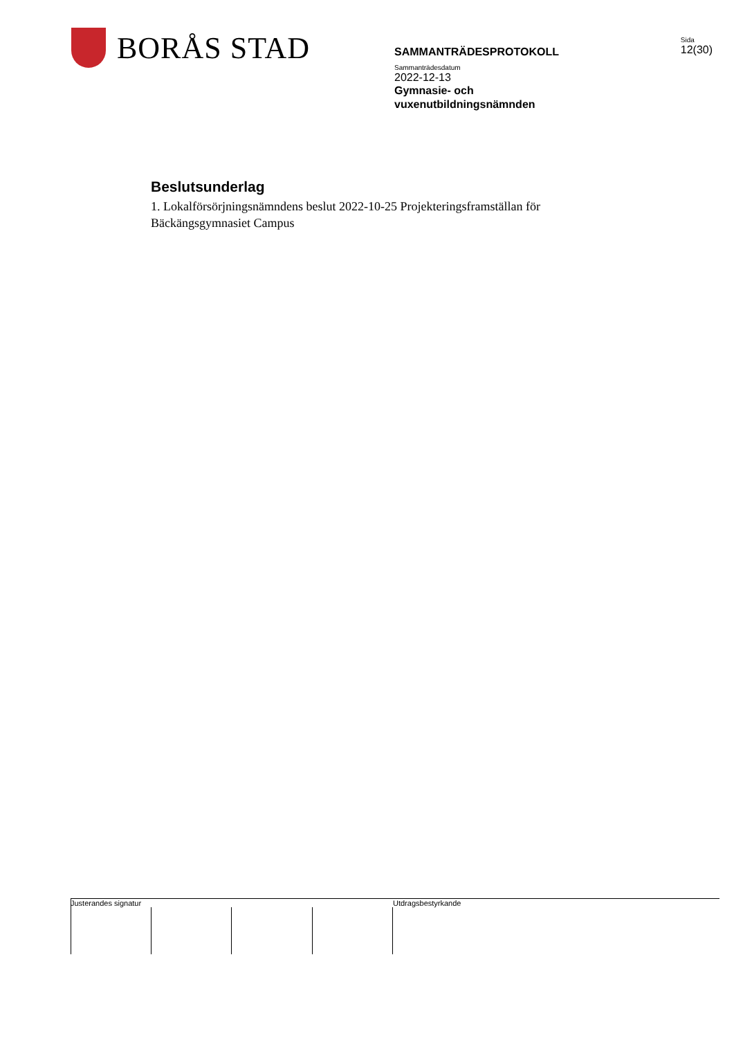BORÅS STAD
SAMMANTRÄDESPROTOKOLL
Sida
12(30)
Sammanträdesdatum
2022-12-13
Gymnasie- och
vuxenutbildningsnämnden
Beslutsunderlag
1. Lokalförsörjningsnämndens beslut 2022-10-25 Projekteringsframställan för Bäckängsgymnasiet Campus
Justerandes signatur Utdragsbestyrkande